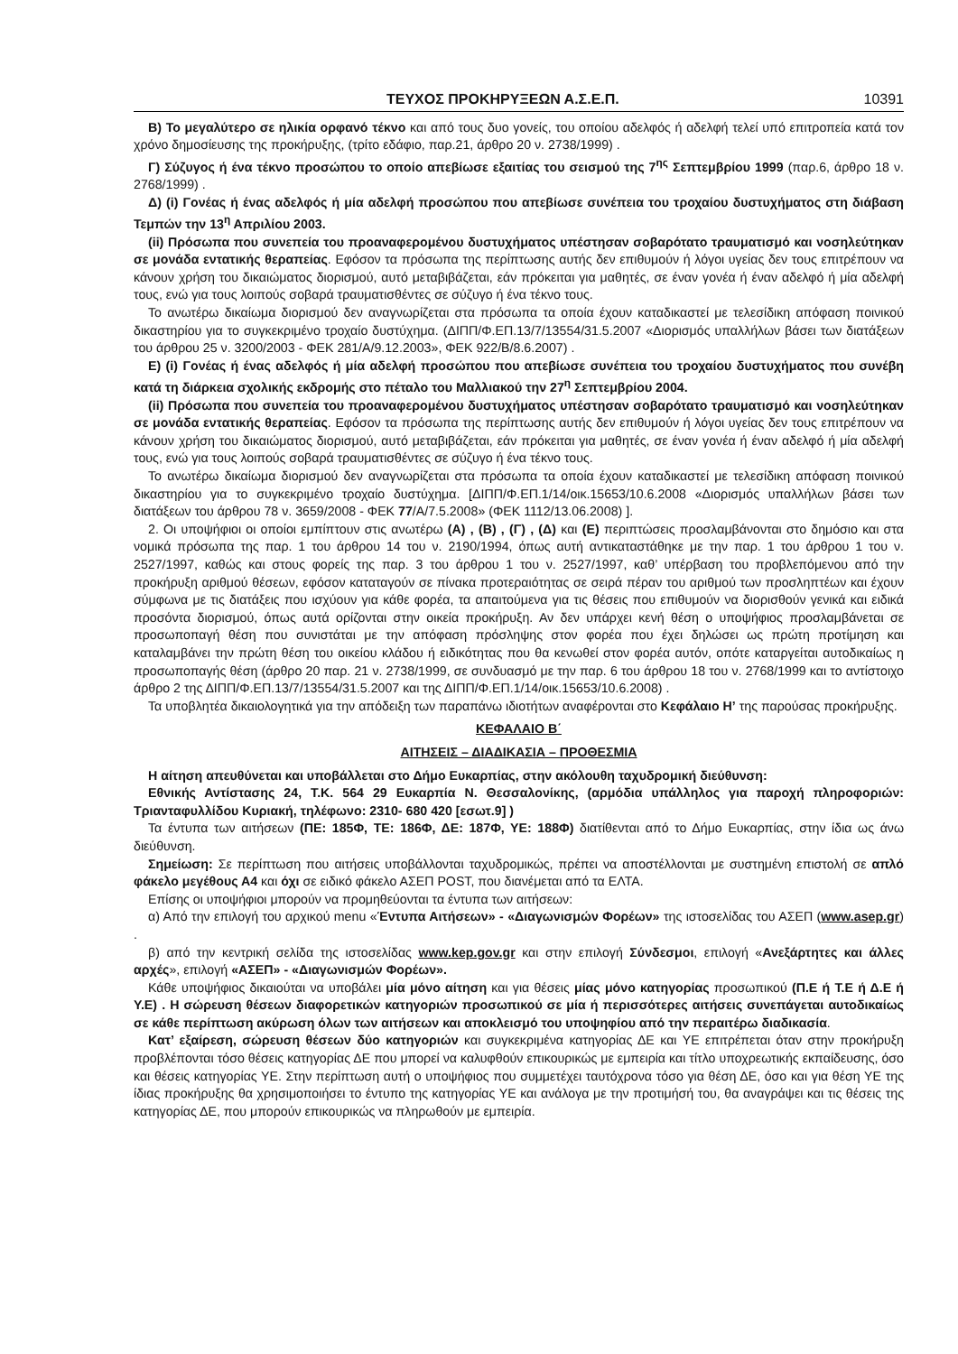ΤΕΥΧΟΣ ΠΡΟΚΗΡΥΞΕΩΝ Α.Σ.Ε.Π. 10391
Β) Το μεγαλύτερο σε ηλικία ορφανό τέκνο και από τους δυο γονείς, του οποίου αδελφός ή αδελφή τελεί υπό επιτροπεία κατά τον χρόνο δημοσίευσης της προκήρυξης, (τρίτο εδάφιο, παρ.21, άρθρο 20 ν. 2738/1999) .
Γ) Σύζυγος ή ένα τέκνο προσώπου το οποίο απεβίωσε εξαιτίας του σεισμού της 7<sup>ης</sup> Σεπτεμβρίου 1999 (παρ.6, άρθρο 18 ν. 2768/1999) .
Δ) (i) Γονέας ή ένας αδελφός ή μία αδελφή προσώπου που απεβίωσε συνέπεια του τροχαίου δυστυχήματος στη διάβαση Τεμπών την 13<sup>η</sup> Απριλίου 2003.
(ii) Πρόσωπα που συνεπεία του προαναφερομένου δυστυχήματος υπέστησαν σοβαρότατο τραυματισμό και νοσηλεύτηκαν σε μονάδα εντατικής θεραπείας. Εφόσον τα πρόσωπα της περίπτωσης αυτής δεν επιθυμούν ή λόγοι υγείας δεν τους επιτρέπουν να κάνουν χρήση του δικαιώματος διορισμού, αυτό μεταβιβάζεται, εάν πρόκειται για μαθητές, σε έναν γονέα ή έναν αδελφό ή μία αδελφή τους, ενώ για τους λοιπούς σοβαρά τραυματισθέντες σε σύζυγο ή ένα τέκνο τους.
Το ανωτέρω δικαίωμα διορισμού δεν αναγνωρίζεται στα πρόσωπα τα οποία έχουν καταδικαστεί με τελεσίδικη απόφαση ποινικού δικαστηρίου για το συγκεκριμένο τροχαίο δυστύχημα. (ΔΙΠΠ/Φ.ΕΠ.13/7/13554/31.5.2007 «Διορισμός υπαλλήλων βάσει των διατάξεων του άρθρου 25 ν. 3200/2003 - ΦΕΚ 281/Α/9.12.2003», ΦΕΚ 922/Β/8.6.2007) .
Ε) (i) Γονέας ή ένας αδελφός ή μία αδελφή προσώπου που απεβίωσε συνέπεια του τροχαίου δυστυχήματος που συνέβη κατά τη διάρκεια σχολικής εκδρομής στο πέταλο του Μαλλιακού την 27<sup>η</sup> Σεπτεμβρίου 2004.
(ii) Πρόσωπα που συνεπεία του προαναφερομένου δυστυχήματος υπέστησαν σοβαρότατο τραυματισμό και νοσηλεύτηκαν σε μονάδα εντατικής θεραπείας. Εφόσον τα πρόσωπα της περίπτωσης αυτής δεν επιθυμούν ή λόγοι υγείας δεν τους επιτρέπουν να κάνουν χρήση του δικαιώματος διορισμού, αυτό μεταβιβάζεται, εάν πρόκειται για μαθητές, σε έναν γονέα ή έναν αδελφό ή μία αδελφή τους, ενώ για τους λοιπούς σοβαρά τραυματισθέντες σε σύζυγο ή ένα τέκνο τους.
Το ανωτέρω δικαίωμα διορισμού δεν αναγνωρίζεται στα πρόσωπα τα οποία έχουν καταδικαστεί με τελεσίδικη απόφαση ποινικού δικαστηρίου για το συγκεκριμένο τροχαίο δυστύχημα. [ΔΙΠΠ/Φ.ΕΠ.1/14/οικ.15653/10.6.2008 «Διορισμός υπαλλήλων βάσει των διατάξεων του άρθρου 78 ν. 3659/2008 - ΦΕΚ 77/Α/7.5.2008» (ΦΕΚ 1112/13.06.2008) ].
2. Οι υποψήφιοι οι οποίοι εμπίπτουν στις ανωτέρω (Α) , (Β) , (Γ) , (Δ) και (Ε) περιπτώσεις προσλαμβάνονται στο δημόσιο και στα νομικά πρόσωπα της παρ. 1 του άρθρου 14 του ν. 2190/1994, όπως αυτή αντικαταστάθηκε με την παρ. 1 του άρθρου 1 του ν. 2527/1997, καθώς και στους φορείς της παρ. 3 του άρθρου 1 του ν. 2527/1997, καθ’ υπέρβαση του προβλεπόμενου από την προκήρυξη αριθμού θέσεων, εφόσον καταταγούν σε πίνακα προτεραιότητας σε σειρά πέραν του αριθμού των προσληπτέων και έχουν σύμφωνα με τις διατάξεις που ισχύουν για κάθε φορέα, τα απαιτούμενα για τις θέσεις που επιθυμούν να διορισθούν γενικά και ειδικά προσόντα διορισμού, όπως αυτά ορίζονται στην οικεία προκήρυξη. Αν δεν υπάρχει κενή θέση ο υποψήφιος προσλαμβάνεται σε προσωποπαγή θέση που συνιστάται με την απόφαση πρόσληψης στον φορέα που έχει δηλώσει ως πρώτη προτίμηση και καταλαμβάνει την πρώτη θέση του οικείου κλάδου ή ειδικότητας που θα κενωθεί στον φορέα αυτόν, οπότε καταργείται αυτοδικαίως η προσωποπαγής θέση (άρθρο 20 παρ. 21 ν. 2738/1999, σε συνδυασμό με την παρ. 6 του άρθρου 18 του ν. 2768/1999 και το αντίστοιχο άρθρο 2 της ΔΙΠΠ/Φ.ΕΠ.13/7/13554/31.5.2007 και της ΔΙΠΠ/Φ.ΕΠ.1/14/οικ.15653/10.6.2008) .
Τα υποβλητέα δικαιολογητικά για την απόδειξη των παραπάνω ιδιοτήτων αναφέρονται στο Κεφάλαιο Η’ της παρούσας προκήρυξης.
ΚΕΦΑΛΑΙΟ Β΄
ΑΙΤΗΣΕΙΣ – ΔΙΑΔΙΚΑΣΙΑ – ΠΡΟΘΕΣΜΙΑ
Η αίτηση απευθύνεται και υποβάλλεται στο Δήμο Ευκαρπίας, στην ακόλουθη ταχυδρομική διεύθυνση:
Εθνικής Αντίστασης 24, Τ.Κ. 564 29 Ευκαρπία Ν. Θεσσαλονίκης, (αρμόδια υπάλληλος για παροχή πληροφοριών: Τριανταφυλλίδου Κυριακή, τηλέφωνο: 2310- 680 420 [εσωτ.9] )
Τα έντυπα των αιτήσεων (ΠΕ: 185Φ, ΤΕ: 186Φ, ΔΕ: 187Φ, ΥΕ: 188Φ) διατίθενται από το Δήμο Ευκαρπίας, στην ίδια ως άνω διεύθυνση.
Σημείωση: Σε περίπτωση που αιτήσεις υποβάλλονται ταχυδρομικώς, πρέπει να αποστέλλονται με συστημένη επιστολή σε απλό φάκελο μεγέθους Α4 και όχι σε ειδικό φάκελο ΑΣΕΠ POST, που διανέμεται από τα ΕΛΤΑ.
Επίσης οι υποψήφιοι μπορούν να προμηθεύονται τα έντυπα των αιτήσεων:
α) Από την επιλογή του αρχικού menu «Έντυπα Αιτήσεων» - «Διαγωνισμών Φορέων» της ιστοσελίδας του ΑΣΕΠ (www.asep.gr) .
β) από την κεντρική σελίδα της ιστοσελίδας www.kep.gov.gr και στην επιλογή Σύνδεσμοι, επιλογή «Ανεξάρτητες και άλλες αρχές», επιλογή «ΑΣΕΠ» - «Διαγωνισμών Φορέων».
Κάθε υποψήφιος δικαιούται να υποβάλει μία μόνο αίτηση και για θέσεις μίας μόνο κατηγορίας προσωπικού (Π.Ε ή Τ.Ε ή Δ.Ε ή Υ.Ε) . Η σώρευση θέσεων διαφορετικών κατηγοριών προσωπικού σε μία ή περισσότερες αιτήσεις συνεπάγεται αυτοδικαίως σε κάθε περίπτωση ακύρωση όλων των αιτήσεων και αποκλεισμό του υποψηφίου από την περαιτέρω διαδικασία.
Κατ’ εξαίρεση, σώρευση θέσεων δύο κατηγοριών και συγκεκριμένα κατηγορίας ΔΕ και ΥΕ επιτρέπεται όταν στην προκήρυξη προβλέπονται τόσο θέσεις κατηγορίας ΔΕ που μπορεί να καλυφθούν επικουρικώς με εμπειρία και τίτλο υποχρεωτικής εκπαίδευσης, όσο και θέσεις κατηγορίας ΥΕ. Στην περίπτωση αυτή ο υποψήφιος που συμμετέχει ταυτόχρονα τόσο για θέση ΔΕ, όσο και για θέση ΥΕ της ίδιας προκήρυξης θα χρησιμοποιήσει το έντυπο της κατηγορίας ΥΕ και ανάλογα με την προτιμήσή του, θα αναγράψει και τις θέσεις της κατηγορίας ΔΕ, που μπορούν επικουρικώς να πληρωθούν με εμπειρία.